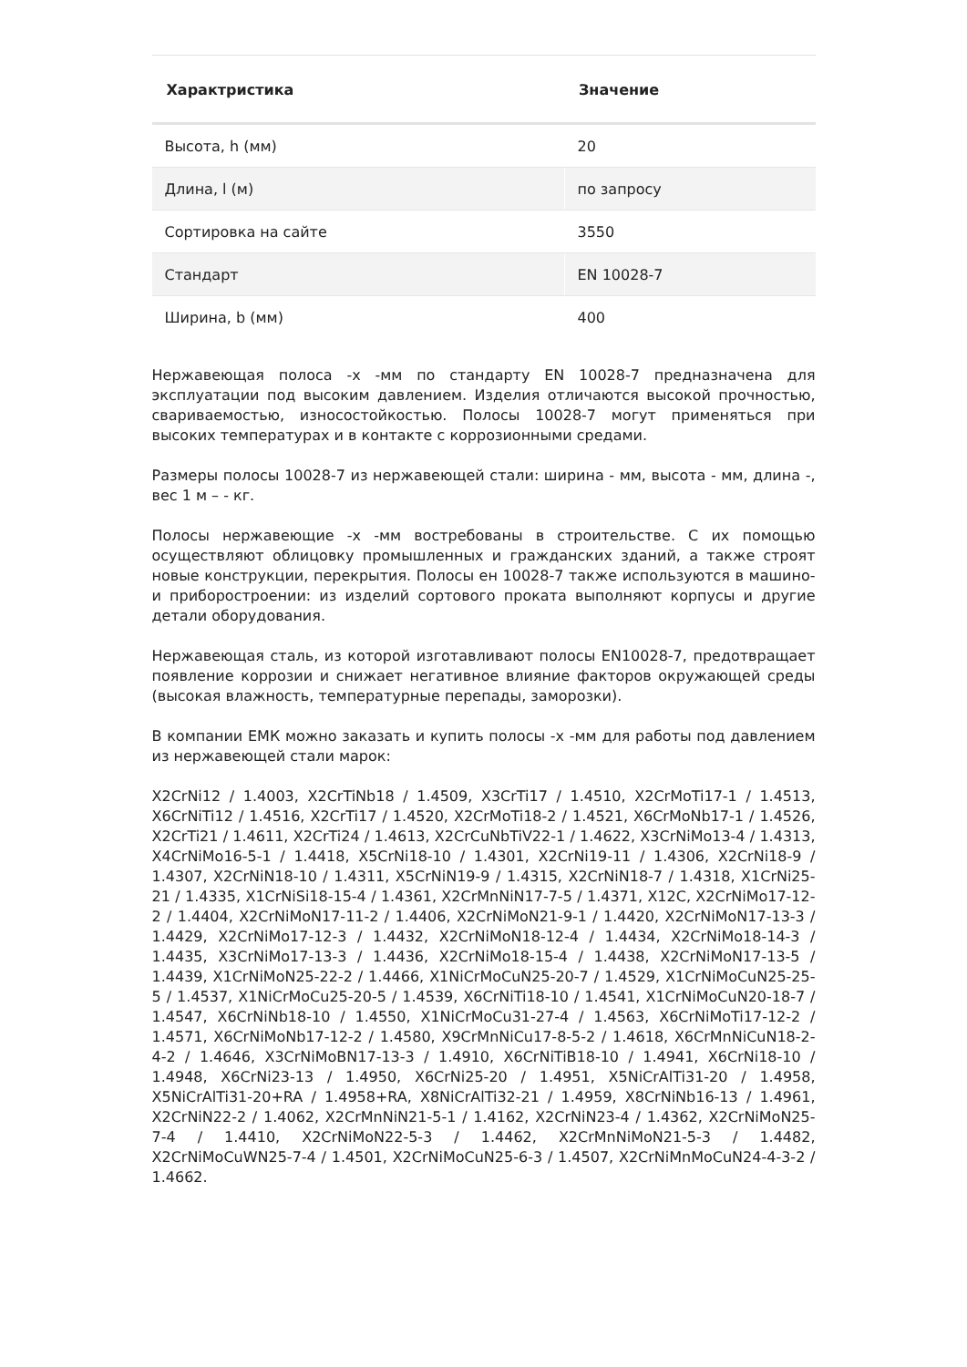| Характристика | Значение |
| --- | --- |
| Высота, h (мм) | 20 |
| Длина, l (м) | по запросу |
| Сортировка на сайте | 3550 |
| Стандарт | EN 10028-7 |
| Ширина, b (мм) | 400 |
Нержавеющая полоса -х -мм по стандарту EN 10028-7 предназначена для эксплуатации под высоким давлением. Изделия отличаются высокой прочностью, свариваемостью, износостойкостью. Полосы 10028-7 могут применяться при высоких температурах и в контакте с коррозионными средами.
Размеры полосы 10028-7 из нержавеющей стали: ширина - мм, высота - мм, длина -, вес 1 м – - кг.
Полосы нержавеющие -х -мм востребованы в строительстве. С их помощью осуществляют облицовку промышленных и гражданских зданий, а также строят новые конструкции, перекрытия. Полосы ен 10028-7 также используются в машино- и приборостроении: из изделий сортового проката выполняют корпусы и другие детали оборудования.
Нержавеющая сталь, из которой изготавливают полосы EN10028-7, предотвращает появление коррозии и снижает негативное влияние факторов окружающей среды (высокая влажность, температурные перепады, заморозки).
В компании ЕМК можно заказать и купить полосы -х -мм для работы под давлением из нержавеющей стали марок:
X2CrNi12 / 1.4003, X2CrTiNb18 / 1.4509, X3CrTi17 / 1.4510, X2CrMoTi17-1 / 1.4513, X6CrNiTi12 / 1.4516, X2CrTi17 / 1.4520, X2CrMoTi18-2 / 1.4521, X6CrMoNb17-1 / 1.4526, X2CrTi21 / 1.4611, X2CrTi24 / 1.4613, X2CrCuNbTiV22-1 / 1.4622, X3CrNiMo13-4 / 1.4313, X4CrNiMo16-5-1 / 1.4418, X5CrNi18-10 / 1.4301, X2CrNi19-11 / 1.4306, X2CrNi18-9 / 1.4307, X2CrNiN18-10 / 1.4311, X5CrNiN19-9 / 1.4315, X2CrNiN18-7 / 1.4318, X1CrNi25-21 / 1.4335, X1CrNiSi18-15-4 / 1.4361, X2CrMnNiN17-7-5 / 1.4371, X12C, X2CrNiMo17-12-2 / 1.4404, X2CrNiMoN17-11-2 / 1.4406, X2CrNiMoN21-9-1 / 1.4420, X2CrNiMoN17-13-3 / 1.4429, X2CrNiMo17-12-3 / 1.4432, X2CrNiMoN18-12-4 / 1.4434, X2CrNiMo18-14-3 / 1.4435, X3CrNiMo17-13-3 / 1.4436, X2CrNiMo18-15-4 / 1.4438, X2CrNiMoN17-13-5 / 1.4439, X1CrNiMoN25-22-2 / 1.4466, X1NiCrMoCuN25-20-7 / 1.4529, X1CrNiMoCuN25-25-5 / 1.4537, X1NiCrMoCu25-20-5 / 1.4539, X6CrNiTi18-10 / 1.4541, X1CrNiMoCuN20-18-7 / 1.4547, X6CrNiNb18-10 / 1.4550, X1NiCrMoCu31-27-4 / 1.4563, X6CrNiMoTi17-12-2 / 1.4571, X6CrNiMoNb17-12-2 / 1.4580, X9CrMnNiCu17-8-5-2 / 1.4618, X6CrMnNiCuN18-2-4-2 / 1.4646, X3CrNiMoBN17-13-3 / 1.4910, X6CrNiTiB18-10 / 1.4941, X6CrNi18-10 / 1.4948, X6CrNi23-13 / 1.4950, X6CrNi25-20 / 1.4951, X5NiCrAlTi31-20 / 1.4958, X5NiCrAlTi31-20+RA / 1.4958+RA, X8NiCrAlTi32-21 / 1.4959, X8CrNiNb16-13 / 1.4961, X2CrNiN22-2 / 1.4062, X2CrMnNiN21-5-1 / 1.4162, X2CrNiN23-4 / 1.4362, X2CrNiMoN25-7-4 / 1.4410, X2CrNiMoN22-5-3 / 1.4462, X2CrMnNiMoN21-5-3 / 1.4482, X2CrNiMoCuWN25-7-4 / 1.4501, X2CrNiMoCuN25-6-3 / 1.4507, X2CrNiMnMoCuN24-4-3-2 / 1.4662.